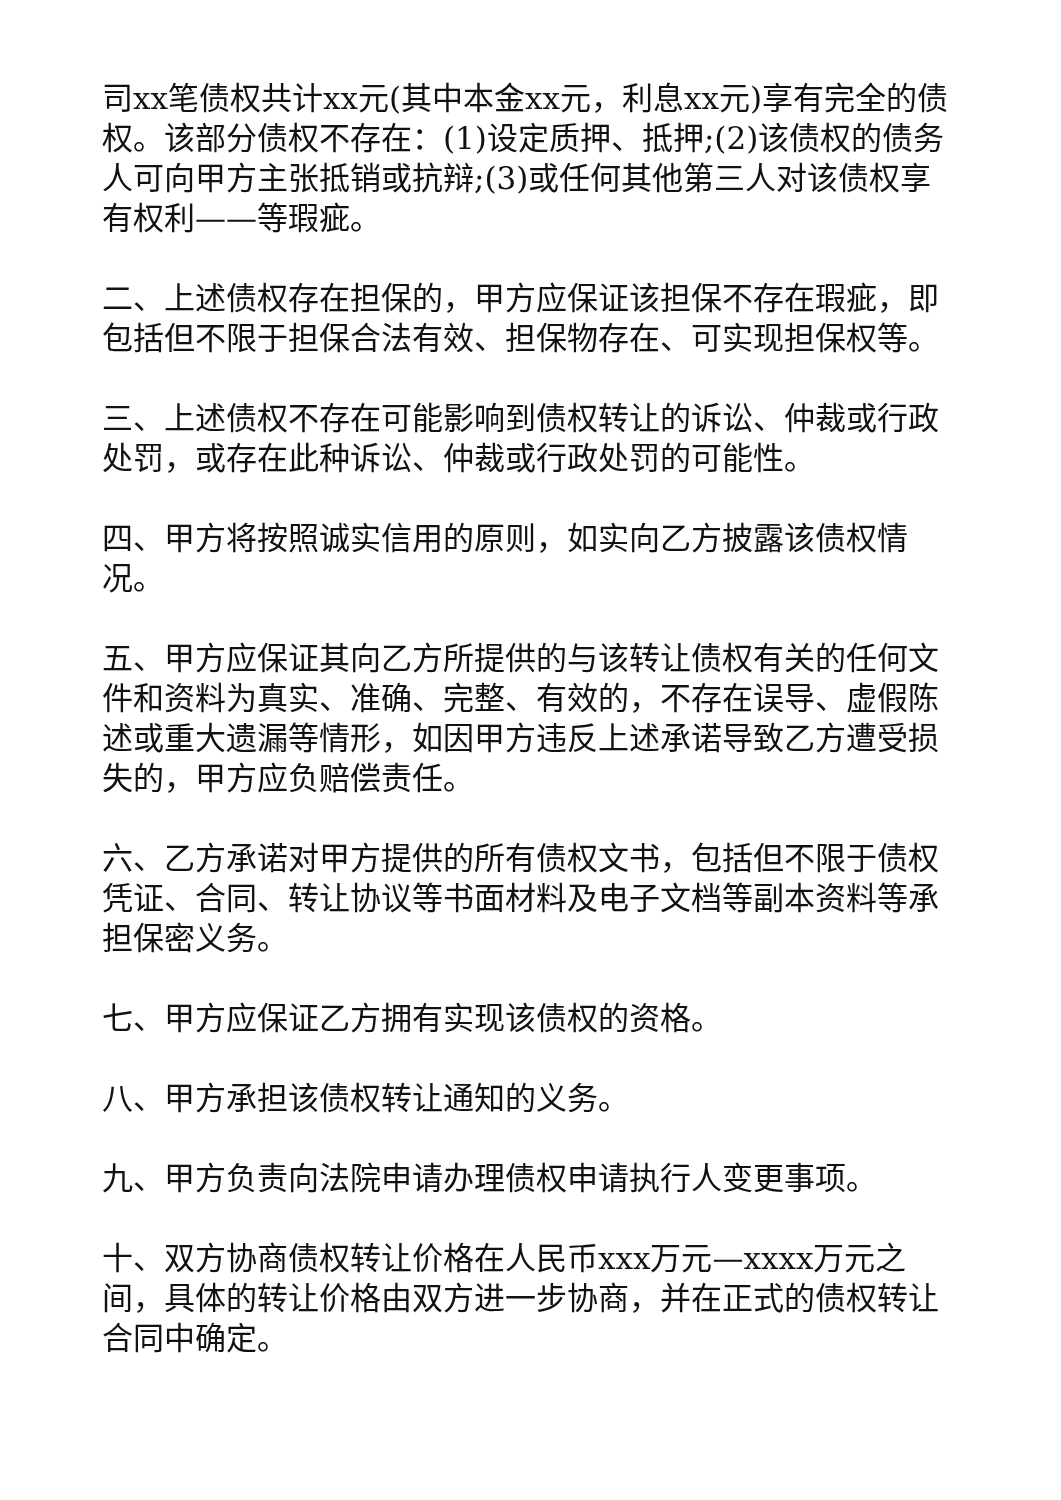司xx笔债权共计xx元(其中本金xx元，利息xx元)享有完全的债权。该部分债权不存在：(1)设定质押、抵押;(2)该债权的债务人可向甲方主张抵销或抗辩;(3)或任何其他第三人对该债权享有权利——等瑕疵。
二、上述债权存在担保的，甲方应保证该担保不存在瑕疵，即包括但不限于担保合法有效、担保物存在、可实现担保权等。
三、上述债权不存在可能影响到债权转让的诉讼、仲裁或行政处罚，或存在此种诉讼、仲裁或行政处罚的可能性。
四、甲方将按照诚实信用的原则，如实向乙方披露该债权情况。
五、甲方应保证其向乙方所提供的与该转让债权有关的任何文件和资料为真实、准确、完整、有效的，不存在误导、虚假陈述或重大遗漏等情形，如因甲方违反上述承诺导致乙方遭受损失的，甲方应负赔偿责任。
六、乙方承诺对甲方提供的所有债权文书，包括但不限于债权凭证、合同、转让协议等书面材料及电子文档等副本资料等承担保密义务。
七、甲方应保证乙方拥有实现该债权的资格。
八、甲方承担该债权转让通知的义务。
九、甲方负责向法院申请办理债权申请执行人变更事项。
十、双方协商债权转让价格在人民币xxx万元—xxxx万元之间，具体的转让价格由双方进一步协商，并在正式的债权转让合同中确定。